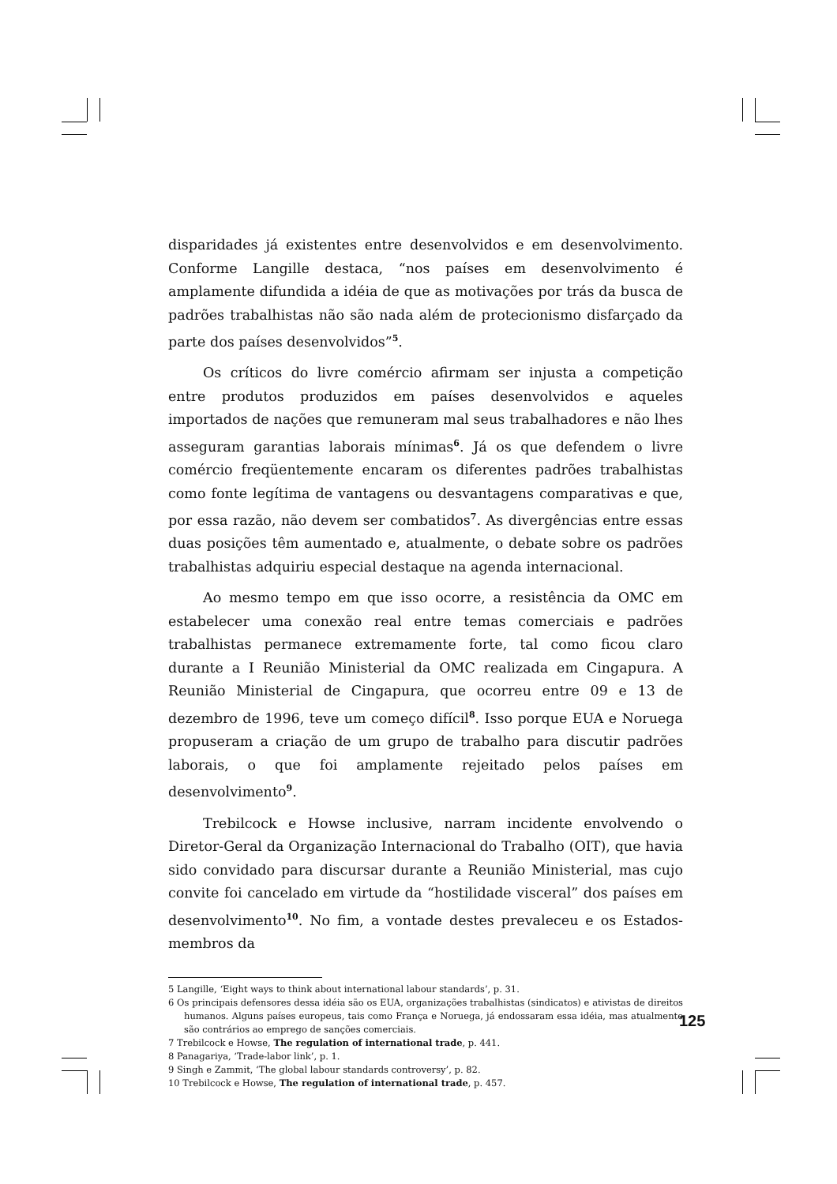disparidades já existentes entre desenvolvidos e em desenvolvimento. Conforme Langille destaca, “nos países em desenvolvimento é amplamente difundida a idéia de que as motivações por trás da busca de padrões trabalhistas não são nada além de protecionismo disfarçado da parte dos países desenvolvidos”<sup>5</sup>.
Os críticos do livre comércio afirmam ser injusta a competição entre produtos produzidos em países desenvolvidos e aqueles importados de nações que remuneram mal seus trabalhadores e não lhes asseguram garantias laborais mínimas<sup>6</sup>. Já os que defendem o livre comércio freqüentemente encaram os diferentes padrões trabalhistas como fonte legítima de vantagens ou desvantagens comparativas e que, por essa razão, não devem ser combatidos<sup>7</sup>. As divergências entre essas duas posições têm aumentado e, atualmente, o debate sobre os padrões trabalhistas adquiriu especial destaque na agenda internacional.
Ao mesmo tempo em que isso ocorre, a resistência da OMC em estabelecer uma conexão real entre temas comerciais e padrões trabalhistas permanece extremamente forte, tal como ficou claro durante a I Reunião Ministerial da OMC realizada em Cingapura. A Reunião Ministerial de Cingapura, que ocorreu entre 09 e 13 de dezembro de 1996, teve um começo difícil<sup>8</sup>. Isso porque EUA e Noruega propuseram a criação de um grupo de trabalho para discutir padrões laborais, o que foi amplamente rejeitado pelos países em desenvolvimento<sup>9</sup>.
Trebilcock e Howse inclusive, narram incidente envolvendo o Diretor-Geral da Organização Internacional do Trabalho (OIT), que havia sido convidado para discursar durante a Reunião Ministerial, mas cujo convite foi cancelado em virtude da “hostilidade visceral” dos países em desenvolvimento<sup>10</sup>. No fim, a vontade destes prevaleceu e os Estados-membros da
5 Langille, ‘Eight ways to think about international labour standards’, p. 31.
6 Os principais defensores dessa idéia são os EUA, organizações trabalhistas (sindicatos) e ativistas de direitos humanos. Alguns países europeus, tais como França e Noruega, já endossaram essa idéia, mas atualmente são contrários ao emprego de sanções comerciais.
7 Trebilcock e Howse, The regulation of international trade, p. 441.
8 Panagariya, ‘Trade-labor link’, p. 1.
9 Singh e Zammit, ‘The global labour standards controversy’, p. 82.
10 Trebilcock e Howse, The regulation of international trade, p. 457.
125